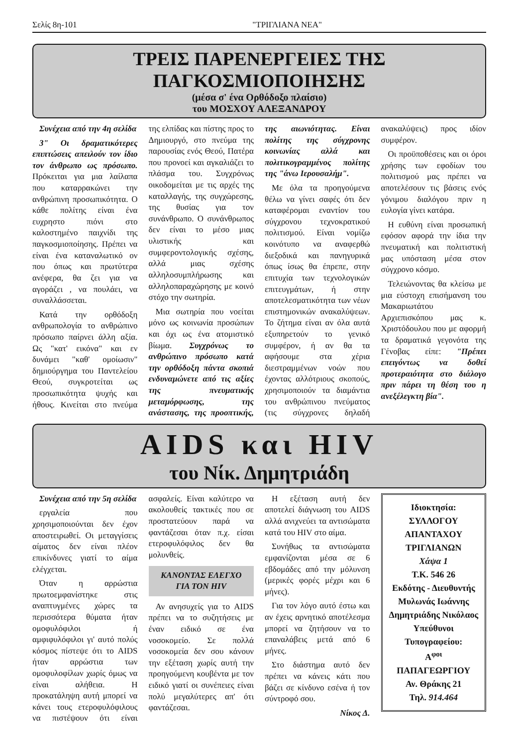Σελίς 8η-101 "ΤΡΙΓΛΙΑΝΑ ΝΕΑ"
ΤΡΕΙΣ ΠΑΡΕΝΕΡΓΕΙΕΣ ΤΗΣ ΠΑΓΚΟΣΜΙΟΠΟΙΗΣΗΣ
(μέσα σ' ένα Ορθόδοξο πλαίσιο)
του ΜΟΣΧΟΥ ΑΛΕΞΑΝΔΡΟΥ
Συνέχεια από την 4η σελίδα
3" Οι δραματικότερες επιπτώσεις απειλούν τον ίδιο τον άνθρωπο ως πρόσωπο. Πρόκειται για μια λαίλαπα που καταρρακώνει την ανθρώπινη προσωπικότητα. Ο κάθε πολίτης είναι ένα ευχρηστο πιόνι στο καλοστημένο παιχνίδι της παγκοσμιοποίησης. Πρέπει να είναι ένα καταναλωτικό ον που όπως και πρωτύτερα ανέφερα, θα ζει για να αγοράζει , να πουλάει, να συναλλάσσεται.
Κατά την ορθόδοξη ανθρωπολογία το ανθρώπινο πρόσωπο παίρνει άλλη αξία. Ως "κατ' εικόνα" και εν δυνάμει "καθ' ομοίωσιν" δημιούργημα του Παντελείου Θεού, συγκροτείται ως προσωπικότητα ψυχής και ήθους. Κινείται στο πνεύμα της ελπίδας και πίστης προς το Δημιουργό, στο πνεύμα της παρουσίας ενός Θεού, Πατέρα που προνοεί και αγκαλιάζει το πλάσμα του. Συγχρόνως οικοδομείται με τις αρχές της καταλλαγής, της συγχώρεσης, της θυσίας για τον συνάνθρωπο. Ο συνάνθρωπος δεν είναι το μέσο μιας υλιστικής και συμφεροντολογικής σχέσης, αλλά μιας σχέσης αλληλοσυμπλήρωσης και αλληλοπαραχώρησης με κοινό στόχο την σωτηρία.
Μια σωτηρία που νοείται μόνο ως κοινωνία προσώπων και όχι ως ένα ατομιστικό βίωμα. Συγχρόνως το ανθρώπινο πρόσωπο κατά την ορθόδοξη πάντα σκοπιά ενδυναμώνετε από τις αξίες της πνευματικής μεταμόρφωσης, της ανάστασης, της προοπτικής, της αιωνιότητας. Είναι πολίτης της σύγχρονης κοινωνίας αλλά και πολιτικογραμμένος πολίτης της "άνω Ιερουσαλήμ".
Με όλα τα προηγούμενα θέλω να γίνει σαφές ότι δεν καταφέρομαι εναντίον του σύγχρονου τεχνοκρατικού πολιτισμού. Είναι νομίζω κοινότυπο να αναφερθώ διεξοδικά και πανηγυρικά όπως ίσως θα έπρεπε, στην επιτυχία των τεχνολογικών επιτευγμάτων, ή στην αποτελεσματικότητα των νέων επιστημονικών ανακαλύψεων. Το ζήτημα είναι αν όλα αυτά εξυπηρετούν το γενικό συμφέρον, ή αν θα τα αφήσουμε στα χέρια διεστραμμένων νοών που έχοντας αλλότριους σκοπούς, χρησιμοποιούν τα διαμάντια του ανθρώπινου πνεύματος (τις σύγχρονες δηλαδή ανακαλύψεις) προς ιδίον συμφέρον.
Οι προϋποθέσεις και οι όροι χρήσης των εφοδίων του πολιτισμού μας πρέπει να αποτελέσουν τις βάσεις ενός γόνιμου διαλόγου πριν η ευλογία γίνει κατάρα.
Η ευθύνη είναι προσωπική εφόσον αφορά την ίδια την πνευματική και πολιτιστική μας υπόσταση μέσα στον σύγχρονο κόσμο.
Τελειώνοντας θα κλείσω με μια εύστοχη επισήμανση του Μακαριωτάτου Αρχιεπισκόπου μας κ. Χριστόδουλου που με αφορμή τα δραματικά γεγονότα της Γένοβας είπε: "Πρέπει επειγόντως να δοθεί προτεραιότητα στο διάλογο πριν πάρει τη θέση του η ανεξέλεγκτη βία".
AIDS και HIV
του Νίκ. Δημητριάδη
Συνέχεια από την 5η σελίδα
εργαλεία που χρησιμοποιούνται δεν έχον αποστειρωθεί. Οι μεταγγίσεις αίματος δεν είναι πλέον επικίνδυνες γιατί το αίμα ελέγχεται.
Όταν η αρρώστια πρωτοεμφανίστηκε στις αναπτυγμένες χώρες τα περισσότερα θύματα ήταν ομοφυλόφιλοι ή αμφιφυλόφιλοι γι' αυτό πολύς κόσμος πίστεψε ότι το AIDS ήταν αρρώστια των ομοφυλοφίλων χωρίς όμως να είναι αλήθεια. Η προκατάληψη αυτή μπορεί να κάνει τους ετεροφυλόφιλους να πιστέψουν ότι είναι ασφαλείς. Είναι καλύτερο να ακολουθείς τακτικές που σε προστατεύουν παρά να φαντάζεσαι όταν π.χ. είσαι ετεροφυλόφιλος δεν θα μολυνθείς.
ΚΑΝΟΝΤΑΣ ΕΛΕΓΧΟ
ΓΙΑ ΤΟΝ HIV
Αν ανησυχείς για το AIDS πρέπει να το συζητήσεις με έναν ειδικό σε ένα νοσοκομείο. Σε πολλά νοσοκομεία δεν σου κάνουν την εξέταση χωρίς αυτή την προηγούμενη κουβέντα με τον ειδικό γιατί οι συνέπειες είναι πολύ μεγαλύτερες απ' ότι φαντάζεσαι.
Η εξέταση αυτή δεν αποτελεί διάγνωση του AIDS αλλά ανιχνεύει τα αντισώματα κατά του HIV στο αίμα.
Συνήθως τα αντισώματα εμφανίζονται μέσα σε 6 εβδομάδες από την μόλυνση (μερικές φορές μέχρι και 6 μήνες).
Για τον λόγο αυτό έστω και αν έχεις αρνητικό αποτέλεσμα μπορεί να ζητήσουν να το επαναλάβεις μετά από 6 μήνες.
Στο διάστημα αυτό δεν πρέπει να κάνεις κάτι που βάζει σε κίνδυνο εσένα ή τον σύντροφό σου.
Νίκος Δ.
Ιδιοκτησία:
ΣΥΛΛΟΓΟΥ
ΑΠΑΝΤΑΧΟΥ
ΤΡΙΓΛΙΑΝΩΝ
Χάψα 1
Τ.Κ. 546 26
Εκδότης - Διευθυντής
Μυλωνάς Ιωάννης
Δημητριάδης Νικόλαος
Υπεύθυνοι Τυπογραφείου:
Α<sup>φοι</sup> ΠΑΠΑΓΕΩΡΓΙΟΥ
Αν. Θράκης 21
Τηλ. 914.464